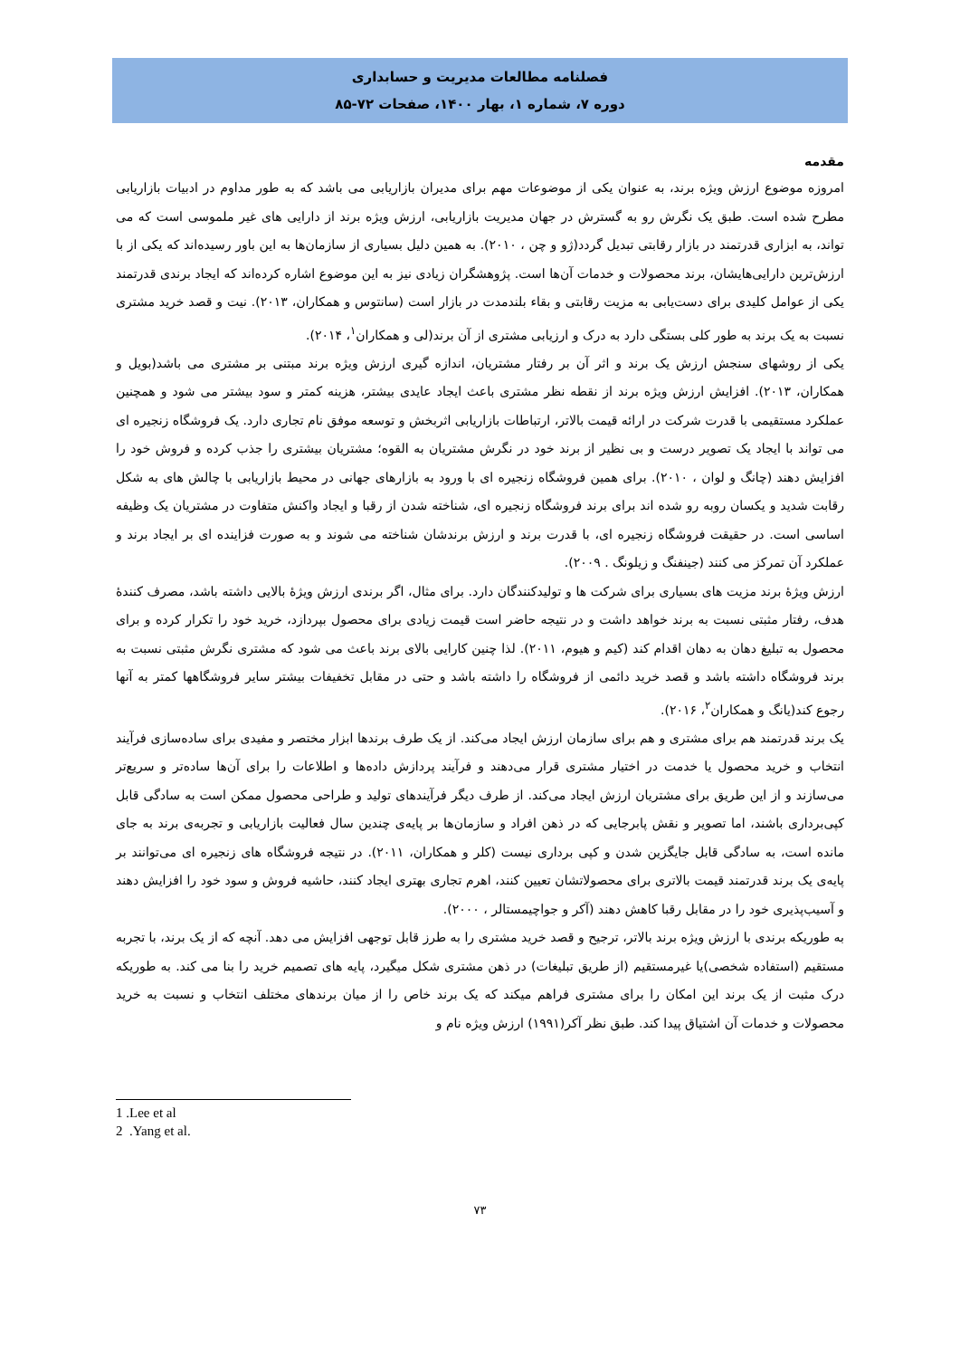فصلنامه مطالعات مدیریت و حسابداری
دوره ۷، شماره ۱، بهار ۱۴۰۰، صفحات ۷۲-۸۵
مقدمه
امروزه موضوع ارزش ویژه برند، به عنوان یکی از موضوعات مهم برای مدیران بازاریابی می باشد که به طور مداوم در ادبیات بازاریابی مطرح شده است. طبق یک نگرش رو به گسترش در جهان مدیریت بازاریابی، ارزش ویژه برند از دارایی های غیر ملموسی است که می تواند، به ابزاری قدرتمند در بازار رقابتی تبدیل گردد(ژو و چن ، ۲۰۱۰). به همین دلیل بسیاری از سازمان‌ها به این باور رسیده‌اند که یکی از با ارزش‌ترین دارایی‌هایشان، برند محصولات و خدمات آن‌ها است. پژوهشگران زیادی نیز به این موضوع اشاره کرده‌اند که ایجاد برندی قدرتمند یکی از عوامل کلیدی برای دست‌یابی به مزیت رقابتی و بقاء بلندمدت در بازار است (سانتوس و همکاران، ۲۰۱۳). نیت و قصد خرید مشتری نسبت به یک برند به طور کلی بستگی دارد به درک و ارزیابی مشتری از آن برند(لی و همکاران<sup>۱</sup>، ۲۰۱۴).
یکی از روشهای سنجش ارزش یک برند و اثر آن بر رفتار مشتریان، اندازه گیری ارزش ویژه برند مبتنی بر مشتری می باشد(بویل و همکاران، ۲۰۱۳). افزایش ارزش ویژه برند از نقطه نظر مشتری باعث ایجاد عایدی بیشتر، هزینه کمتر و سود بیشتر می شود و همچنین عملکرد مستقیمی با قدرت شرکت در ارائه قیمت بالاتر، ارتباطات بازاریابی اثربخش و توسعه موفق نام تجاری دارد. یک فروشگاه زنجیره ای می تواند با ایجاد یک تصویر درست و بی نظیر از برند خود در نگرش مشتریان به القوه؛ مشتریان بیشتری را جذب کرده و فروش خود را افزایش دهند (چانگ و لوان ، ۲۰۱۰). برای همین فروشگاه زنجیره ای با ورود به بازارهای جهانی در محیط بازاریابی با چالش های به شکل رقابت شدید و یکسان روبه رو شده اند برای برند فروشگاه زنجیره ای، شناخته شدن از رقبا و ایجاد واکنش متفاوت در مشتریان یک وظیفه اساسی است. در حقیقت فروشگاه زنجیره ای، با قدرت برند و ارزش برندشان شناخته می شوند و به صورت فزاینده ای بر ایجاد برند و عملکرد آن تمرکز می کنند (جینفنگ و زیلونگ . ۲۰۰۹).
ارزش ویژۀ برند مزیت های بسیاری برای شرکت ها و تولیدکنندگان دارد. برای مثال، اگر برندی ارزش ویژۀ بالایی داشته باشد، مصرف کنندۀ هدف، رفتار مثبتی نسبت به برند خواهد داشت و در نتیجه حاضر است قیمت زیادی برای محصول بپردازد، خرید خود را تکرار کرده و برای محصول به تبلیغ دهان به دهان اقدام کند (کیم و هیوم، ۲۰۱۱). لذا چنین کارایی بالای برند باعث می شود که مشتری نگرش مثبتی نسبت به برند فروشگاه داشته باشد و قصد خرید دائمی از فروشگاه را داشته باشد و حتی در مقابل تخفیفات بیشتر سایر فروشگاهها کمتر به آنها رجوع کند(یانگ و همکاران<sup>۲</sup>، ۲۰۱۶).
یک برند قدرتمند هم برای مشتری و هم برای سازمان ارزش ایجاد می‌کند. از یک طرف برندها ابزار مختصر و مفیدی برای ساده‌سازی فرآیند انتخاب و خرید محصول یا خدمت در اختیار مشتری قرار می‌دهند و فرآیند پردازش داده‌ها و اطلاعات را برای آن‌ها ساده‌تر و سریع‌تر می‌سازند و از این طریق برای مشتریان ارزش ایجاد می‌کند. از طرف دیگر فرآیندهای تولید و طراحی محصول ممکن است به سادگی قابل کپی‌برداری باشند، اما تصویر و نقش پابرجایی که در ذهن افراد و سازمان‌ها بر پایه‌ی چندین سال فعالیت بازاریابی و تجربه‌ی برند به جای مانده است، به سادگی قابل جایگزین شدن و کپی برداری نیست (کلر و همکاران، ۲۰۱۱). در نتیجه فروشگاه های زنجیره ای می‌توانند بر پایه‌ی یک برند قدرتمند قیمت بالاتری برای محصولاتشان تعیین کنند، اهرم تجاری بهتری ایجاد کنند، حاشیه فروش و سود خود را افزایش دهند و آسیب‌پذیری خود را در مقابل رقبا کاهش دهند (آکر و جواچیمستالر ، ۲۰۰۰).
به طوریکه برندی با ارزش ویژه برند بالاتر، ترجیح و قصد خرید مشتری را به طرز قابل توجهی افزایش می دهد. آنچه که از یک برند، با تجربه مستقیم (استفاده شخصی)یا غیرمستقیم (از طریق تبلیغات) در ذهن مشتری شکل میگیرد، پایه های تصمیم خرید را بنا می کند. به طوریکه درک مثبت از یک برند این امکان را برای مشتری فراهم میکند که یک برند خاص را از میان برندهای مختلف انتخاب و نسبت به خرید محصولات و خدمات آن اشتیاق پیدا کند. طبق نظر آکر(۱۹۹۱) ارزش ویژه نام و
1 .Lee et al
2 .Yang et al.
۷۳